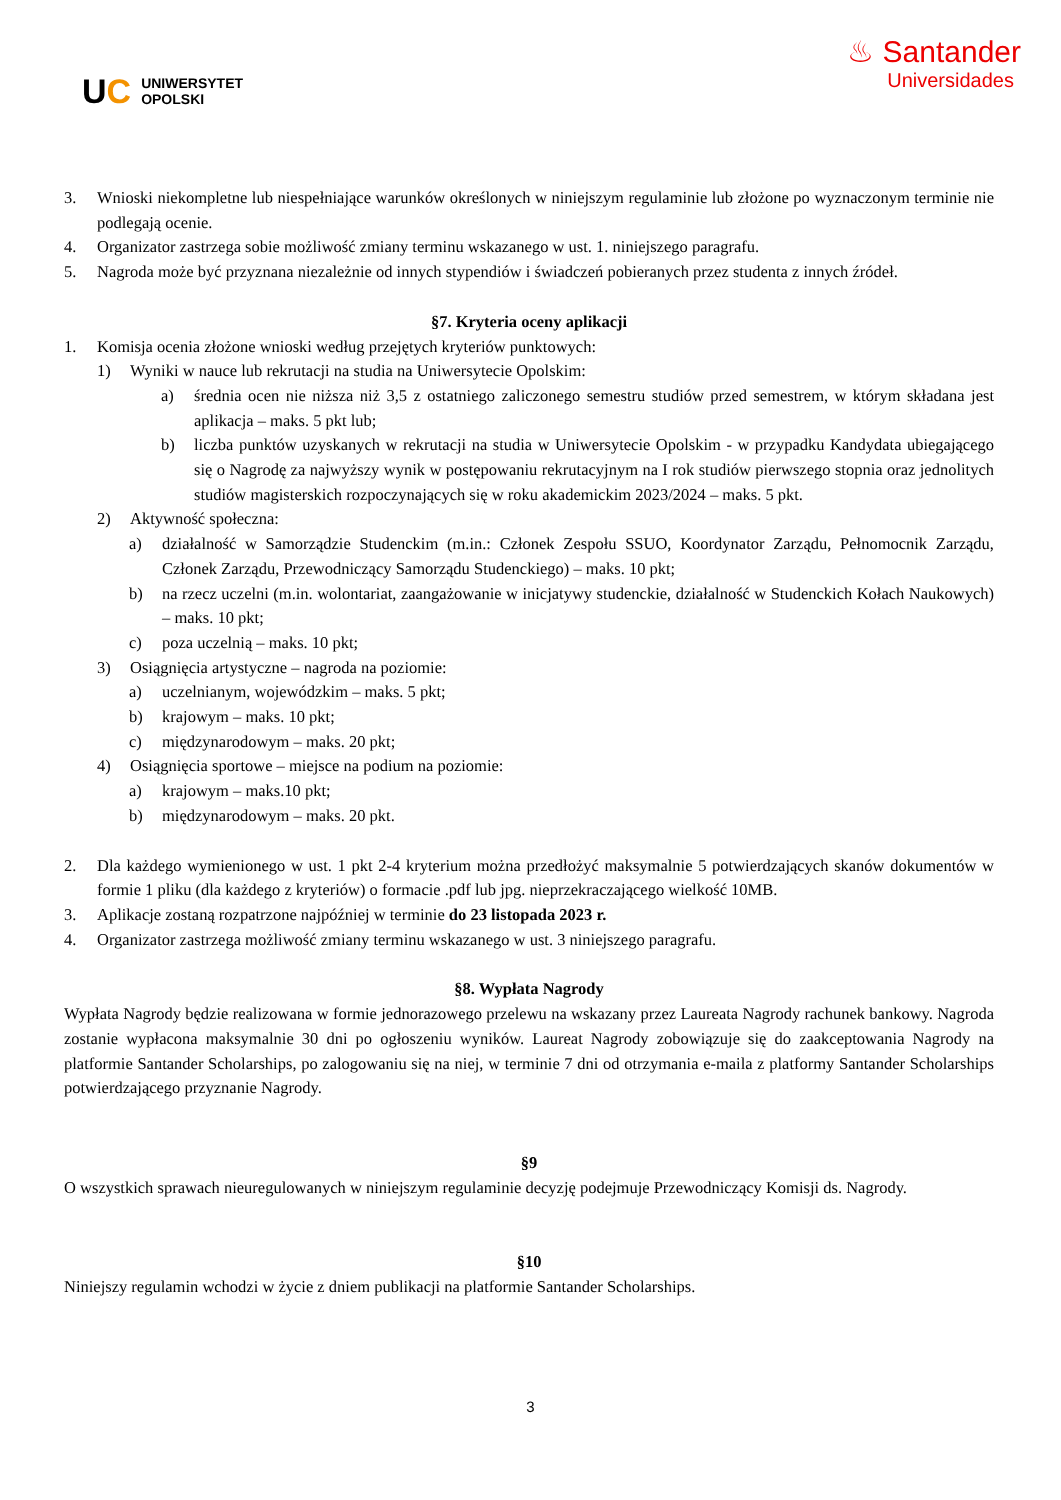UC UNIWERSYTET
OPOLSKI
♨ Santander
Universidades
3. Wnioski niekompletne lub niespełniające warunków określonych w niniejszym regulaminie lub złożone po wyznaczonym terminie nie podlegają ocenie.
4. Organizator zastrzega sobie możliwość zmiany terminu wskazanego w ust. 1. niniejszego paragrafu.
5. Nagroda może być przyznana niezależnie od innych stypendiów i świadczeń pobieranych przez studenta z innych źródeł.
§7. Kryteria oceny aplikacji
1. Komisja ocenia złożone wnioski według przejętych kryteriów punktowych:
1) Wyniki w nauce lub rekrutacji na studia na Uniwersytecie Opolskim:
a) średnia ocen nie niższa niż 3,5 z ostatniego zaliczonego semestru studiów przed semestrem, w którym składana jest aplikacja – maks. 5 pkt lub;
b) liczba punktów uzyskanych w rekrutacji na studia w Uniwersytecie Opolskim - w przypadku Kandydata ubiegającego się o Nagrodę za najwyższy wynik w postępowaniu rekrutacyjnym na I rok studiów pierwszego stopnia oraz jednolitych studiów magisterskich rozpoczynających się w roku akademickim 2023/2024 – maks. 5 pkt.
2) Aktywność społeczna:
a) działalność w Samorządzie Studenckim (m.in.: Członek Zespołu SSUO, Koordynator Zarządu, Pełnomocnik Zarządu, Członek Zarządu, Przewodniczący Samorządu Studenckiego) – maks. 10 pkt;
b) na rzecz uczelni (m.in. wolontariat, zaangażowanie w inicjatywy studenckie, działalność w Studenckich Kołach Naukowych) – maks. 10 pkt;
c) poza uczelnią – maks. 10 pkt;
3) Osiągnięcia artystyczne – nagroda na poziomie:
a) uczelnianym, wojewódzkim – maks. 5 pkt;
b) krajowym – maks. 10 pkt;
c) międzynarodowym – maks. 20 pkt;
4) Osiągnięcia sportowe – miejsce na podium na poziomie:
a) krajowym – maks.10 pkt;
b) międzynarodowym – maks. 20 pkt.
2. Dla każdego wymienionego w ust. 1 pkt 2-4 kryterium można przedłożyć maksymalnie 5 potwierdzających skanów dokumentów w formie 1 pliku (dla każdego z kryteriów) o formacie .pdf lub jpg. nieprzekraczającego wielkość 10MB.
3. Aplikacje zostaną rozpatrzone najpóźniej w terminie do 23 listopada 2023 r.
4. Organizator zastrzega możliwość zmiany terminu wskazanego w ust. 3 niniejszego paragrafu.
§8. Wypłata Nagrody
Wypłata Nagrody będzie realizowana w formie jednorazowego przelewu na wskazany przez Laureata Nagrody rachunek bankowy. Nagroda zostanie wypłacona maksymalnie 30 dni po ogłoszeniu wyników. Laureat Nagrody zobowiązuje się do zaakceptowania Nagrody na platformie Santander Scholarships, po zalogowaniu się na niej, w terminie 7 dni od otrzymania e-maila z platformy Santander Scholarships potwierdzającego przyznanie Nagrody.
§9
O wszystkich sprawach nieuregulowanych w niniejszym regulaminie decyzję podejmuje Przewodniczący Komisji ds. Nagrody.
§10
Niniejszy regulamin wchodzi w życie z dniem publikacji na platformie Santander Scholarships.
3